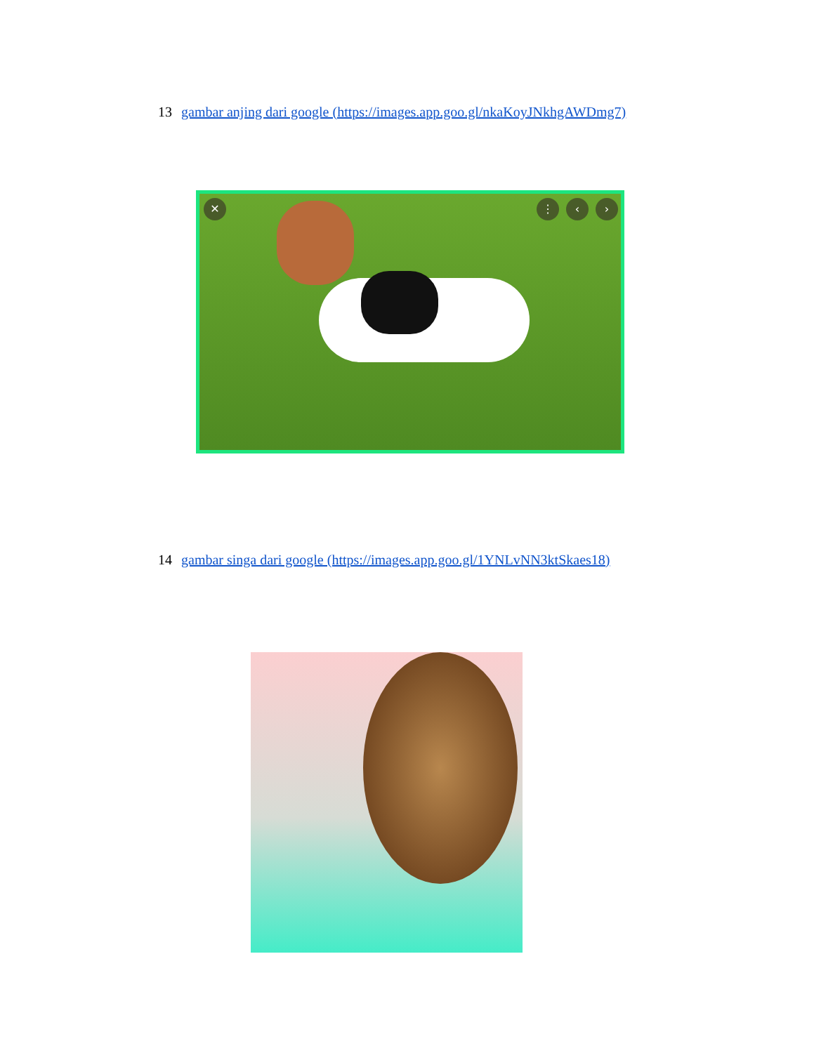13 gambar anjing dari google (https://images.app.goo.gl/nkaKoyJNkhgAWDmg7)
✕ ⋮ ‹ ›
14 gambar singa dari google (https://images.app.goo.gl/1YNLvNN3ktSkaes18)